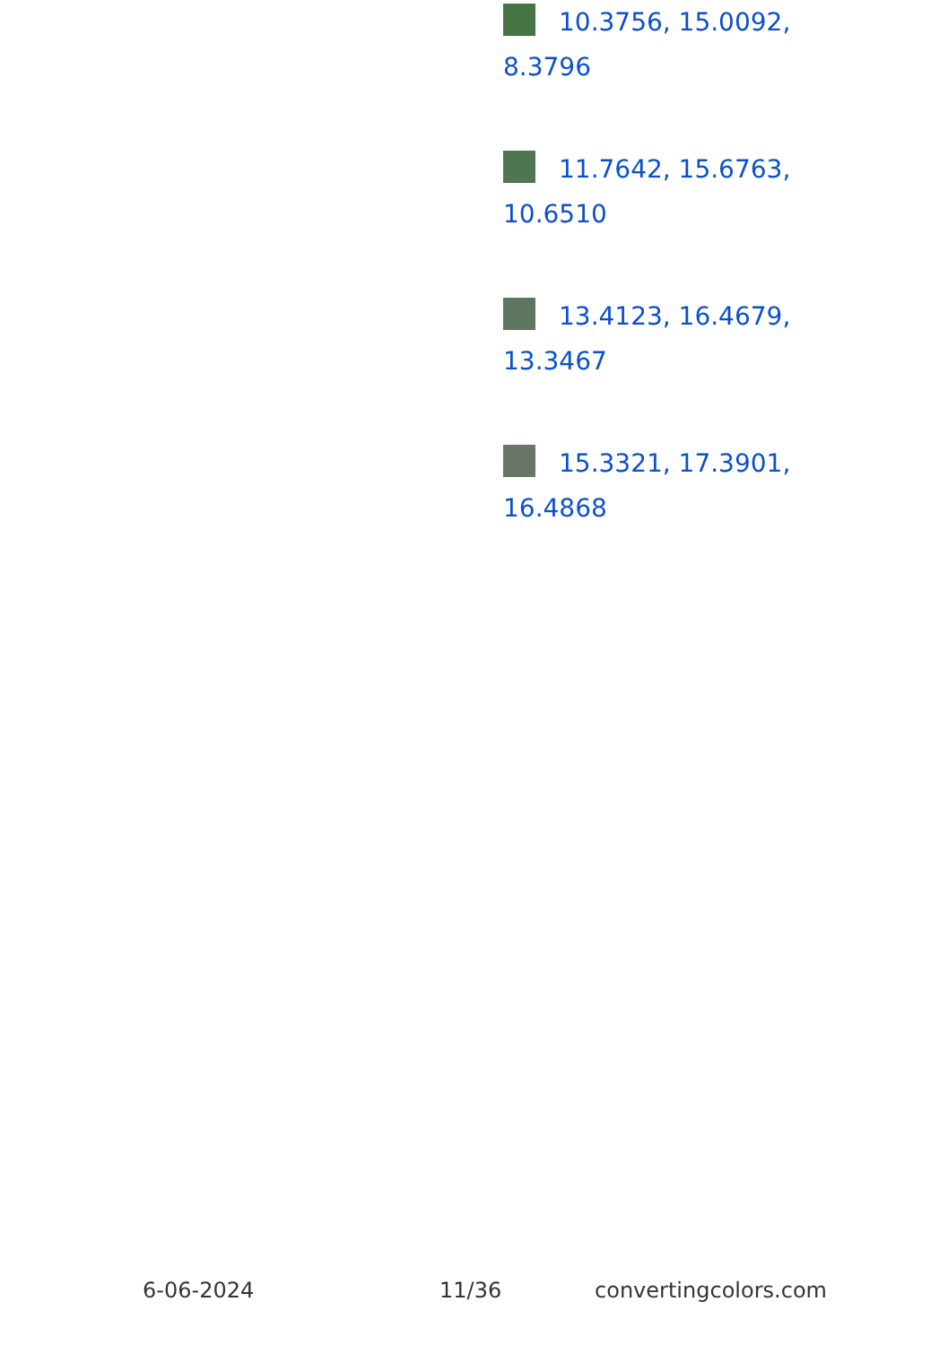10.3756, 15.0092, 8.3796
11.7642, 15.6763, 10.6510
13.4123, 16.4679, 13.3467
15.3321, 17.3901, 16.4868
6-06-2024 11/36 convertingcolors.com